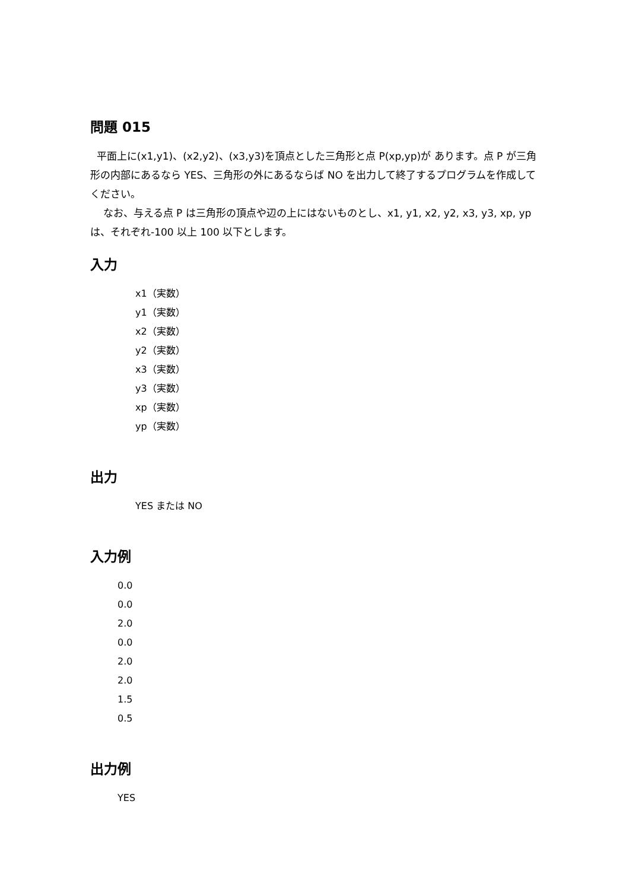問題 015
平面上に(x1,y1)、(x2,y2)、(x3,y3)を頂点とした三角形と点 P(xp,yp)が あります。点 P が三角形の内部にあるなら YES、三角形の外にあるならば NO を出力して終了するプログラムを作成してください。
なお、与える点 P は三角形の頂点や辺の上にはないものとし、x1, y1, x2, y2, x3, y3, xp, yp は、それぞれ-100 以上 100 以下とします。
入力
x1（実数）
y1（実数）
x2（実数）
y2（実数）
x3（実数）
y3（実数）
xp（実数）
yp（実数）
出力
YES または NO
入力例
0.0
0.0
2.0
0.0
2.0
2.0
1.5
0.5
出力例
YES